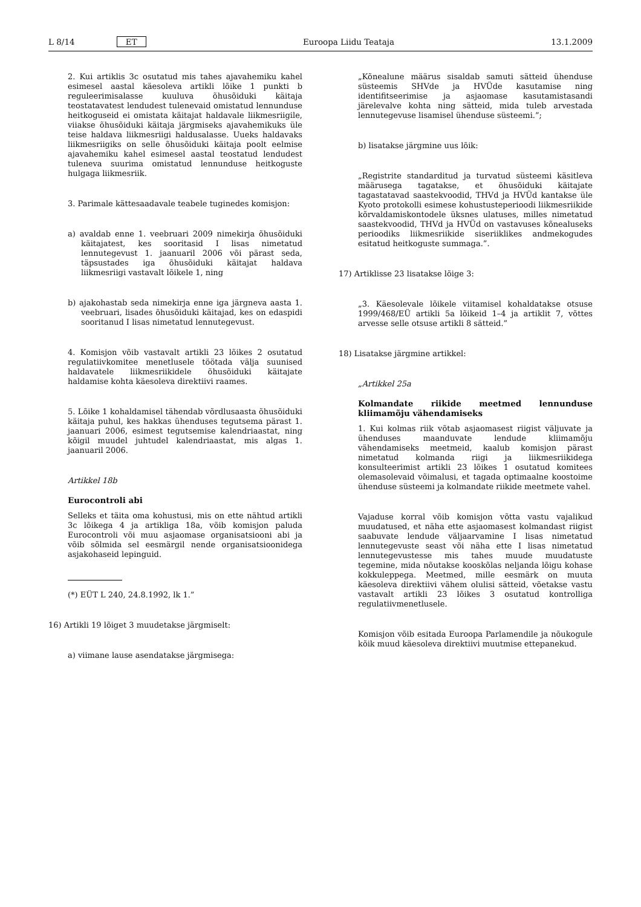L 8/14 ET Euroopa Liidu Teataja 13.1.2009
2. Kui artiklis 3c osutatud mis tahes ajavahemiku kahel esimesel aastal käesoleva artikli lõike 1 punkti b reguleerimisalasse kuuluva õhusõiduki käitaja teostatavatest lendudest tulenevaid omistatud lennunduse heitkoguseid ei omistata käitajat haldavale liikmesriigile, viiakse õhusõiduki käitaja järgmiseks ajavahemikuks üle teise haldava liikmesriigi haldusalasse. Uueks haldavaks liikmesriigiks on selle õhusõiduki käitaja poolt eelmise ajavahemiku kahel esimesel aastal teostatud lendudest tuleneva suurima omistatud lennunduse heitkoguste hulgaga liikmesriik.
3. Parimale kättesaadavale teabele tuginedes komisjon:
a) avaldab enne 1. veebruari 2009 nimekirja õhusõiduki käitajatest, kes sooritasid I lisas nimetatud lennutegevust 1. jaanuaril 2006 või pärast seda, täpsustades iga õhusõiduki käitajat haldava liikmesriigi vastavalt lõikele 1, ning
b) ajakohastab seda nimekirja enne iga järgneva aasta 1. veebruari, lisades õhusõiduki käitajad, kes on edaspidi sooritanud I lisas nimetatud lennutegevust.
4. Komisjon võib vastavalt artikli 23 lõikes 2 osutatud regulatiivkomitee menetlusele töötada välja suunised haldavatele liikmesriikidele õhusõiduki käitajate haldamise kohta käesoleva direktiivi raames.
5. Lõike 1 kohaldamisel tähendab võrdlusaasta õhusõiduki käitaja puhul, kes hakkas ühenduses tegutsema pärast 1. jaanuari 2006, esimest tegutsemise kalendriaastat, ning kõigil muudel juhtudel kalendriaastat, mis algas 1. jaanuaril 2006.
Artikkel 18b
Eurocontroli abi
Selleks et täita oma kohustusi, mis on ette nähtud artikli 3c lõikega 4 ja artikliga 18a, võib komisjon paluda Eurocontroli või muu asjaomase organisatsiooni abi ja võib sõlmida sel eesmärgil nende organisatsioonidega asjakohaseid lepinguid.
(*) EÜT L 240, 24.8.1992, lk 1.”
16) Artikli 19 lõiget 3 muudetakse järgmiselt:
a) viimane lause asendatakse järgmisega:
„Kõnealune määrus sisaldab samuti sätteid ühenduse süsteemis SHVde ja HVÜde kasutamise ning identifitseerimise ja asjaomase kasutamistasandi järelevalve kohta ning sätteid, mida tuleb arvestada lennutegevuse lisamisel ühenduse süsteemi.”;
b) lisatakse järgmine uus lõik:
„Registrite standarditud ja turvatud süsteemi käsitleva määrusega tagatakse, et õhusõiduki käitajate tagastatavad saastekvoodid, THVd ja HVÜd kantakse üle Kyoto protokolli esimese kohustusteperioodi liikmesriikide kõrvaldamiskontodele üksnes ulatuses, milles nimetatud saastekvoodid, THVd ja HVÜd on vastavuses kõnealuseks perioodiks liikmesriikide siseriiklikes andmekogudes esitatud heitkoguste summaga.”.
17) Artiklisse 23 lisatakse lõige 3:
„3. Käesolevale lõikele viitamisel kohaldatakse otsuse 1999/468/EÜ artikli 5a lõikeid 1–4 ja artiklit 7, võttes arvesse selle otsuse artikli 8 sätteid.”
18) Lisatakse järgmine artikkel:
„Artikkel 25a
Kolmandate riikide meetmed lennunduse kliimamõju vähendamiseks
1. Kui kolmas riik võtab asjaomasest riigist väljuvate ja ühenduses maanduvate lendude kliimamõju vähendamiseks meetmeid, kaalub komisjon pärast nimetatud kolmanda riigi ja liikmesriikidega konsulteerimist artikli 23 lõikes 1 osutatud komitees olemasolevaid võimalusi, et tagada optimaalne koostoime ühenduse süsteemi ja kolmandate riikide meetmete vahel.
Vajaduse korral võib komisjon võtta vastu vajalikud muudatused, et näha ette asjaomasest kolmandast riigist saabuvate lendude väljaarvamine I lisas nimetatud lennutegevuste seast või näha ette I lisas nimetatud lennutegevustesse mis tahes muude muudatuste tegemine, mida nõutakse kooskõlas neljanda lõigu kohase kokkuleppega. Meetmed, mille eesmärk on muuta käesoleva direktiivi vähem olulisi sätteid, võetakse vastu vastavalt artikli 23 lõikes 3 osutatud kontrolliga regulatiivmenetlusele.
Komisjon võib esitada Euroopa Parlamendile ja nõukogule kõik muud käesoleva direktiivi muutmise ettepanekud.